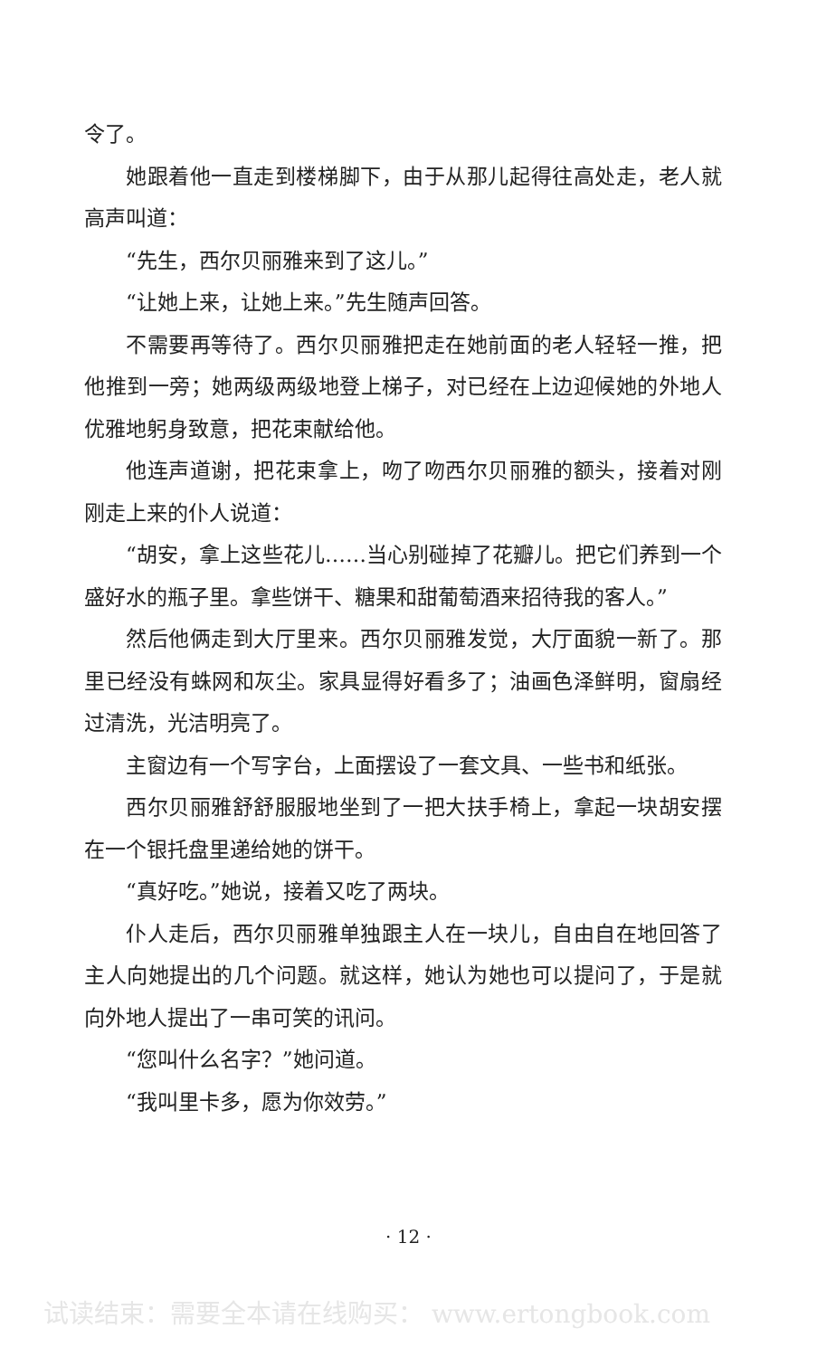令了。
她跟着他一直走到楼梯脚下，由于从那儿起得往高处走，老人就高声叫道：
“先生，西尔贝丽雅来到了这儿。”
“让她上来，让她上来。”先生随声回答。
不需要再等待了。西尔贝丽雅把走在她前面的老人轻轻一推，把他推到一旁；她两级两级地登上梯子，对已经在上边迎候她的外地人优雅地躬身致意，把花束献给他。
他连声道谢，把花束拿上，吻了吻西尔贝丽雅的额头，接着对刚刚走上来的仆人说道：
“胡安，拿上这些花儿……当心别碰掉了花瓣儿。把它们养到一个盛好水的瓶子里。拿些饼干、糖果和甜葡萄酒来招待我的客人。”
然后他俩走到大厅里来。西尔贝丽雅发觉，大厅面貌一新了。那里已经没有蛛网和灰尘。家具显得好看多了；油画色泽鲜明，窗扇经过清洗，光洁明亮了。
主窗边有一个写字台，上面摆设了一套文具、一些书和纸张。
西尔贝丽雅舒舒服服地坐到了一把大扶手椅上，拿起一块胡安摆在一个银托盘里递给她的饼干。
“真好吃。”她说，接着又吃了两块。
仆人走后，西尔贝丽雅单独跟主人在一块儿，自由自在地回答了主人向她提出的几个问题。就这样，她认为她也可以提问了，于是就向外地人提出了一串可笑的讯问。
“您叫什么名字？”她问道。
“我叫里卡多，愿为你效劳。”
· 12 ·
试读结束：需要全本请在线购买： www.ertongbook.com